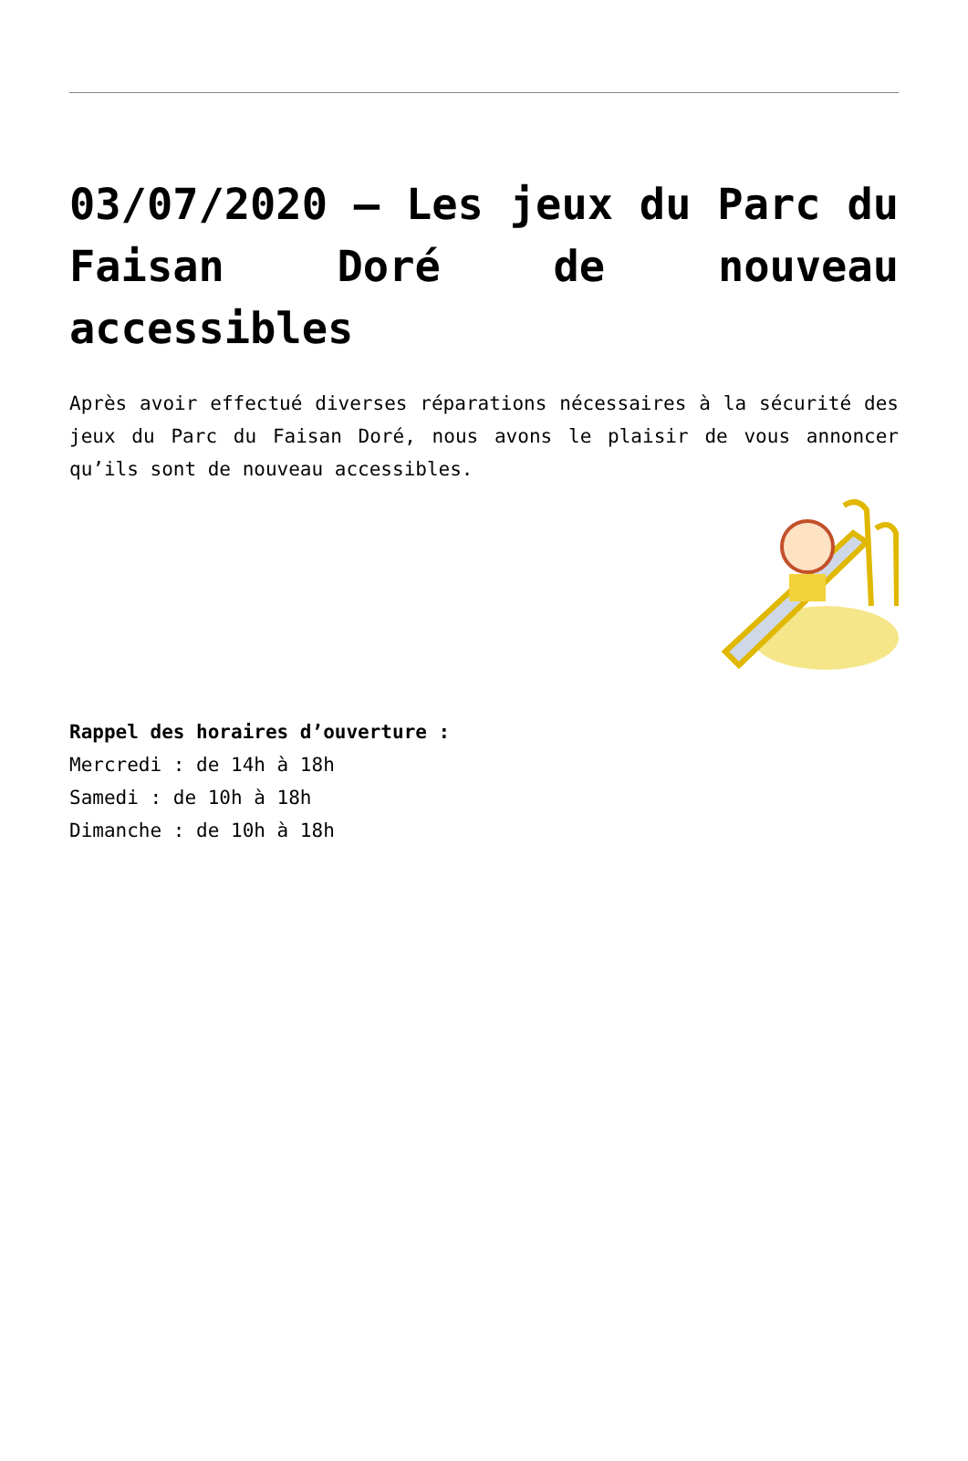03/07/2020 – Les jeux du Parc du Faisan Doré de nouveau accessibles
Après avoir effectué diverses réparations nécessaires à la sécurité des jeux du Parc du Faisan Doré, nous avons le plaisir de vous annoncer qu’ils sont de nouveau accessibles.
Rappel des horaires d’ouverture :
Mercredi : de 14h à 18h
Samedi : de 10h à 18h
Dimanche : de 10h à 18h